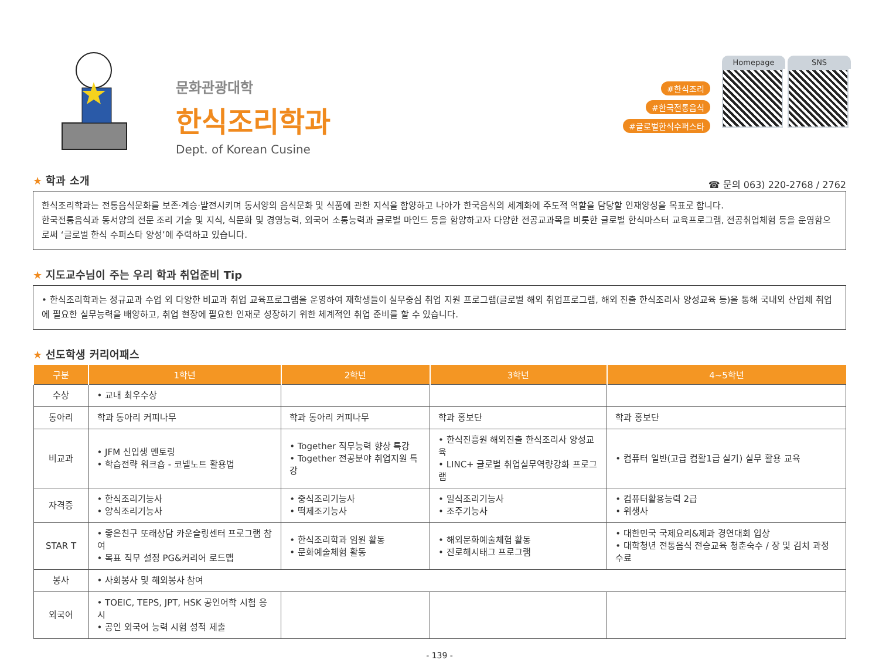문화관광대학
한식조리학과
Dept. of Korean Cusine
#한식조리
#한국전통음식
#글로벌한식수퍼스타
Homepage SNS
★ 학과 소개
☎ 문의 063) 220-2768 / 2762
한식조리학과는 전통음식문화를 보존·계승·발전시키며 동서양의 음식문화 및 식품에 관한 지식을 함양하고 나아가 한국음식의 세계화에 주도적 역할을 담당할 인재양성을 목표로 합니다.
한국전통음식과 동서양의 전문 조리 기술 및 지식, 식문화 및 경영능력, 외국어 소통능력과 글로벌 마인드 등을 함양하고자 다양한 전공교과목을 비롯한 글로벌 한식마스터 교육프로그램, 전공취업체험 등을 운영함으로써 ‘글로벌 한식 수퍼스타 양성’에 주력하고 있습니다.
★ 지도교수님이 주는 우리 학과 취업준비 Tip
• 한식조리학과는 정규교과 수업 외 다양한 비교과 취업 교육프로그램을 운영하여 재학생들이 실무중심 취업 지원 프로그램(글로벌 해외 취업프로그램, 해외 진출 한식조리사 양성교육 등)을 통해 국내외 산업체 취업에 필요한 실무능력을 배양하고, 취업 현장에 필요한 인재로 성장하기 위한 체계적인 취업 준비를 할 수 있습니다.
★ 선도학생 커리어패스
| 구분 | 1학년 | 2학년 | 3학년 | 4~5학년 |
| --- | --- | --- | --- | --- |
| 수상 | • 교내 최우수상 | | | |
| 동아리 | 학과 동아리 커피나무 | 학과 동아리 커피나무 | 학과 홍보단 | 학과 홍보단 |
| 비교과 | • JFM 신입생 멘토링 • 학습전략 워크숍 - 코넬노트 활용법 | • Together 직무능력 향상 특강 • Together 전공분야 취업지원 특강 | • 한식진흥원 해외진출 한식조리사 양성교육 • LINC+ 글로벌 취업실무역량강화 프로그램 | • 컴퓨터 일반(고급 컴활1급 실기) 실무 활용 교육 |
| 자격증 | • 한식조리기능사 • 양식조리기능사 | • 중식조리기능사 • 떡제조기능사 | • 일식조리기능사 • 조주기능사 | • 컴퓨터활용능력 2급 • 위생사 |
| STAR T | • 좋은친구 또래상담 카운슬링센터 프로그램 참여 • 목표 직무 설정 PG&커리어 로드맵 | • 한식조리학과 임원 활동 • 문화예술체험 활동 | • 해외문화예술체험 활동 • 진로해시태그 프로그램 | • 대한민국 국제요리&제과 경연대회 입상 • 대학청년 전통음식 전승교육 청춘숙수 / 장 및 김치 과정 수료 |
| 봉사 | • 사회봉사 및 해외봉사 참여 | | | |
| 외국어 | • TOEIC, TEPS, JPT, HSK 공인어학 시험 응시 • 공인 외국어 능력 시험 성적 제출 | | | |
- 139 -